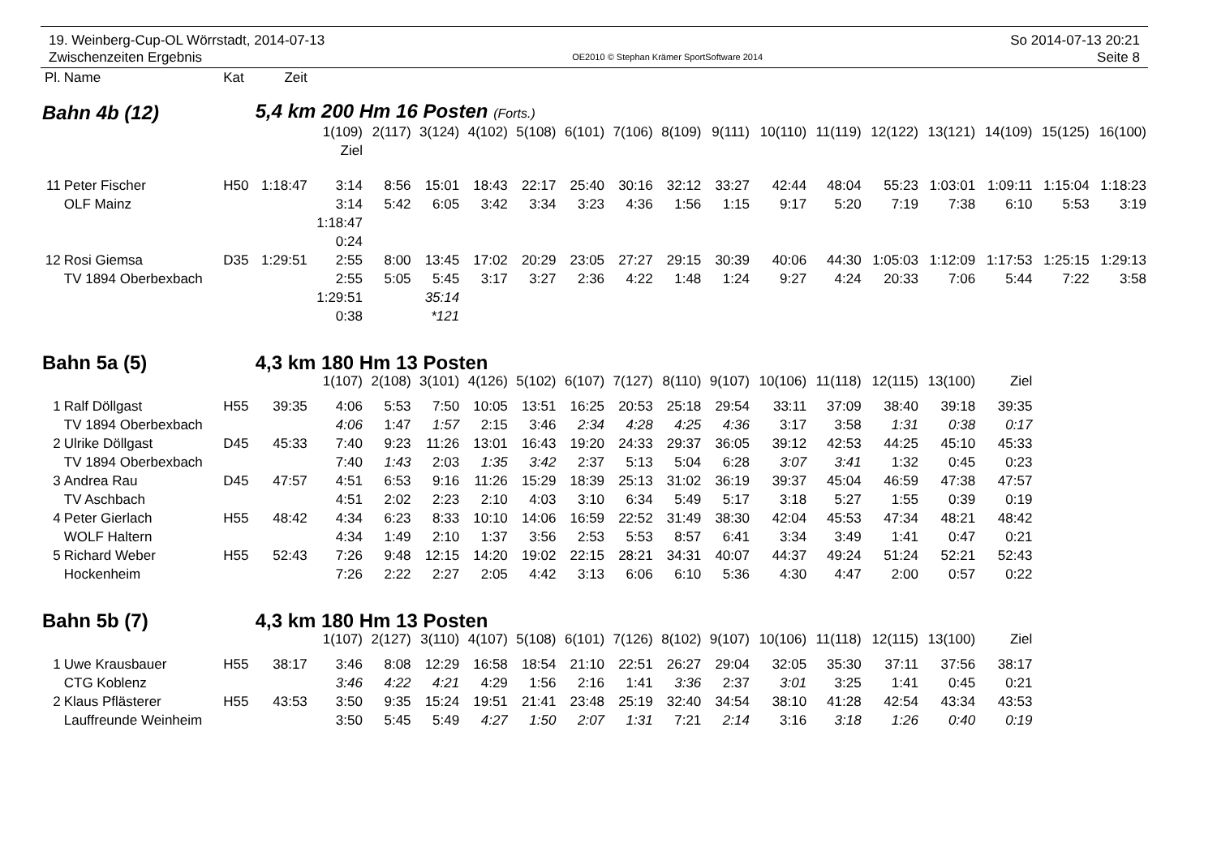19. Weinberg-Cup-OL Wörrstadt, 2014-07-13
Zwischenzeiten Ergebnis
OE2010 © Stephan Krämer SportSoftware 2014
So 2014-07-13 20:21
Seite 8
| Pl. | Name | Kat | Zeit | | | | | | | | | | | | | | | | |
| Bahn 4b (12) | | | 5,4 km 200 Hm 16 Posten (Forts.) | | | | | | | | | | | | | | | | |
| | | | | 1(109) | 2(117) | 3(124) | 4(102) | 5(108) | 6(101) | 7(106) | 8(109) | 9(111) | 10(110) | 11(119) | 12(122) | 13(121) | 14(109) | 15(125) | 16(100) |
| | | | | Ziel | | | | | | | | | | | | | | | |
| 11 | Peter Fischer | H50 | 1:18:47 | 3:14 | 8:56 | 15:01 | 18:43 | 22:17 | 25:40 | 30:16 | 32:12 | 33:27 | 42:44 | 48:04 | 55:23 | 1:03:01 | 1:09:11 | 1:15:04 | 1:18:23 |
| | OLF Mainz | | | 3:14 | 5:42 | 6:05 | 3:42 | 3:34 | 3:23 | 4:36 | 1:56 | 1:15 | 9:17 | 5:20 | 7:19 | 7:38 | 6:10 | 5:53 | 3:19 |
| | | | | 1:18:47 | | | | | | | | | | | | | | | |
| | | | | 0:24 | | | | | | | | | | | | | | | |
| 12 | Rosi Giemsa | D35 | 1:29:51 | 2:55 | 8:00 | 13:45 | 17:02 | 20:29 | 23:05 | 27:27 | 29:15 | 30:39 | 40:06 | 44:30 | 1:05:03 | 1:12:09 | 1:17:53 | 1:25:15 | 1:29:13 |
| | TV 1894 Oberbexbach | | | 2:55 | 5:05 | 5:45 | 3:17 | 3:27 | 2:36 | 4:22 | 1:48 | 1:24 | 9:27 | 4:24 | 20:33 | 7:06 | 5:44 | 7:22 | 3:58 |
| | | | | 1:29:51 | | 35:14 | | | | | | | | | | | | | |
| | | | | 0:38 | | *121 | | | | | | | | | | | | | |
| Bahn 5a (5) | | | 4,3 km 180 Hm 13 Posten | | | | | | | | | | | | | | | | |
| | | | | 1(107) | 2(108) | 3(101) | 4(126) | 5(102) | 6(107) | 7(127) | 8(110) | 9(107) | 10(106) | 11(118) | 12(115) | 13(100) | Ziel | | |
| 1 | Ralf Döllgast | H55 | 39:35 | 4:06 | 5:53 | 7:50 | 10:05 | 13:51 | 16:25 | 20:53 | 25:18 | 29:54 | 33:11 | 37:09 | 38:40 | 39:18 | 39:35 | | |
| | TV 1894 Oberbexbach | | | 4:06 | 1:47 | 1:57 | 2:15 | 3:46 | 2:34 | 4:28 | 4:25 | 4:36 | 3:17 | 3:58 | 1:31 | 0:38 | 0:17 | | |
| 2 | Ulrike Döllgast | D45 | 45:33 | 7:40 | 9:23 | 11:26 | 13:01 | 16:43 | 19:20 | 24:33 | 29:37 | 36:05 | 39:12 | 42:53 | 44:25 | 45:10 | 45:33 | | |
| | TV 1894 Oberbexbach | | | 7:40 | 1:43 | 2:03 | 1:35 | 3:42 | 2:37 | 5:13 | 5:04 | 6:28 | 3:07 | 3:41 | 1:32 | 0:45 | 0:23 | | |
| 3 | Andrea Rau | D45 | 47:57 | 4:51 | 6:53 | 9:16 | 11:26 | 15:29 | 18:39 | 25:13 | 31:02 | 36:19 | 39:37 | 45:04 | 46:59 | 47:38 | 47:57 | | |
| | TV Aschbach | | | 4:51 | 2:02 | 2:23 | 2:10 | 4:03 | 3:10 | 6:34 | 5:49 | 5:17 | 3:18 | 5:27 | 1:55 | 0:39 | 0:19 | | |
| 4 | Peter Gierlach | H55 | 48:42 | 4:34 | 6:23 | 8:33 | 10:10 | 14:06 | 16:59 | 22:52 | 31:49 | 38:30 | 42:04 | 45:53 | 47:34 | 48:21 | 48:42 | | |
| | WOLF Haltern | | | 4:34 | 1:49 | 2:10 | 1:37 | 3:56 | 2:53 | 5:53 | 8:57 | 6:41 | 3:34 | 3:49 | 1:41 | 0:47 | 0:21 | | |
| 5 | Richard Weber | H55 | 52:43 | 7:26 | 9:48 | 12:15 | 14:20 | 19:02 | 22:15 | 28:21 | 34:31 | 40:07 | 44:37 | 49:24 | 51:24 | 52:21 | 52:43 | | |
| | Hockenheim | | | 7:26 | 2:22 | 2:27 | 2:05 | 4:42 | 3:13 | 6:06 | 6:10 | 5:36 | 4:30 | 4:47 | 2:00 | 0:57 | 0:22 | | |
| Bahn 5b (7) | | | 4,3 km 180 Hm 13 Posten | | | | | | | | | | | | | | | | |
| | | | | 1(107) | 2(127) | 3(110) | 4(107) | 5(108) | 6(101) | 7(126) | 8(102) | 9(107) | 10(106) | 11(118) | 12(115) | 13(100) | Ziel | | |
| 1 | Uwe Krausbauer | H55 | 38:17 | 3:46 | 8:08 | 12:29 | 16:58 | 18:54 | 21:10 | 22:51 | 26:27 | 29:04 | 32:05 | 35:30 | 37:11 | 37:56 | 38:17 | | |
| | CTG Koblenz | | | 3:46 | 4:22 | 4:21 | 4:29 | 1:56 | 2:16 | 1:41 | 3:36 | 2:37 | 3:01 | 3:25 | 1:41 | 0:45 | 0:21 | | |
| 2 | Klaus Pflästerer | H55 | 43:53 | 3:50 | 9:35 | 15:24 | 19:51 | 21:41 | 23:48 | 25:19 | 32:40 | 34:54 | 38:10 | 41:28 | 42:54 | 43:34 | 43:53 | | |
| | Lauffreunde Weinheim | | | 3:50 | 5:45 | 5:49 | 4:27 | 1:50 | 2:07 | 1:31 | 7:21 | 2:14 | 3:16 | 3:18 | 1:26 | 0:40 | 0:19 | | |